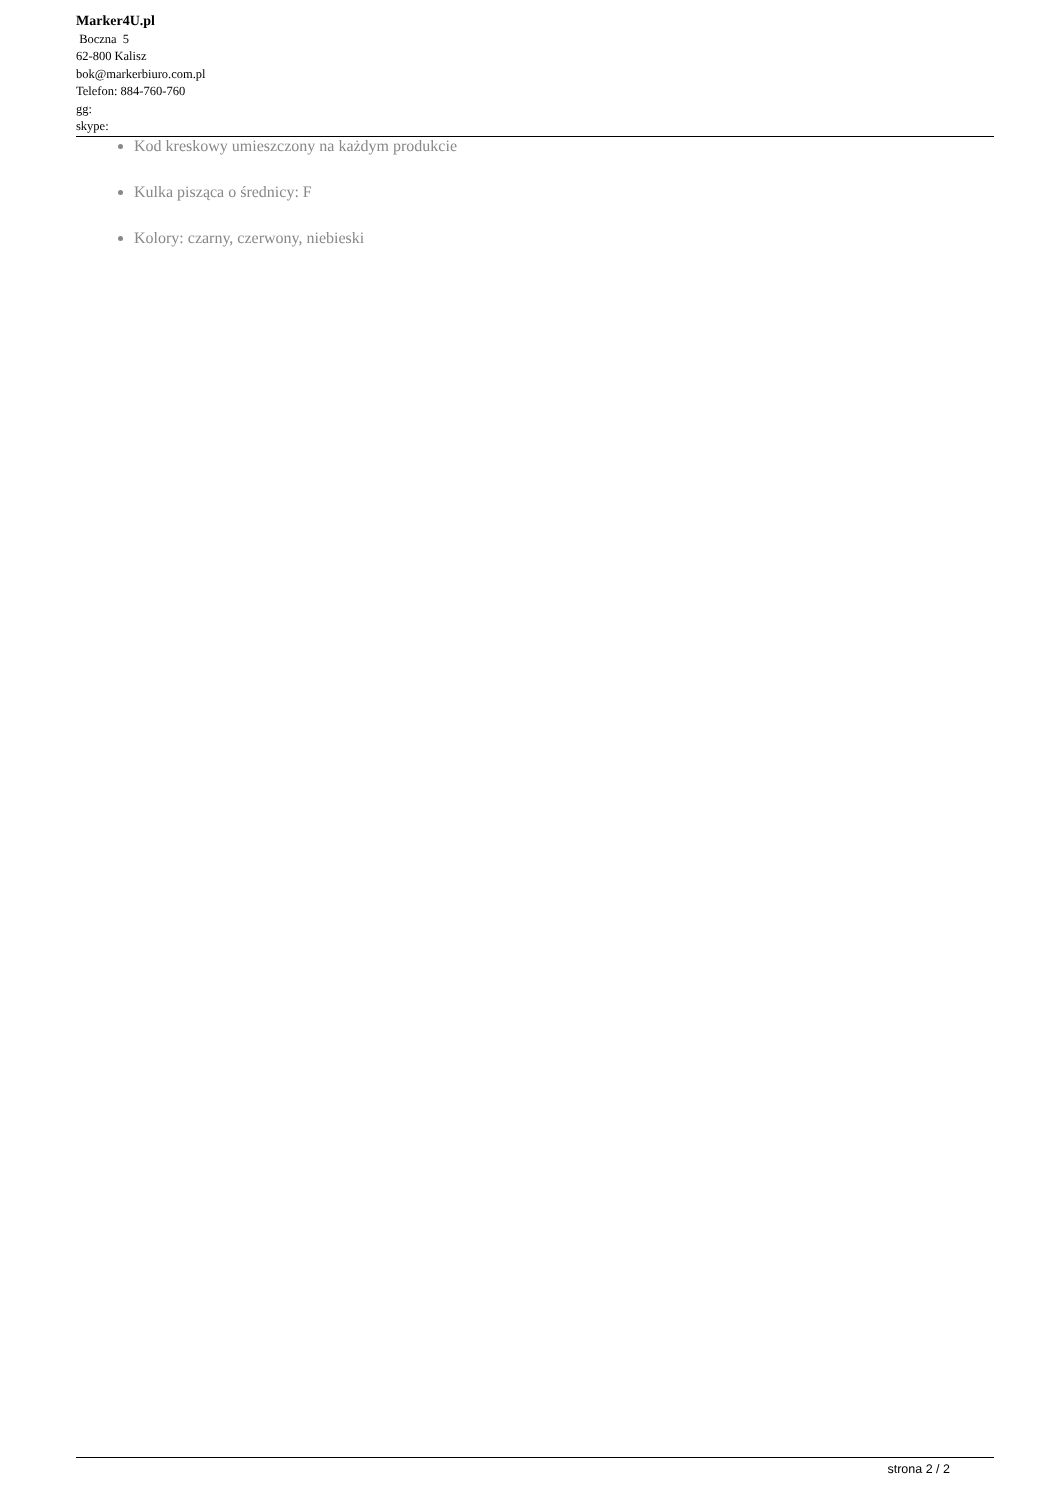Marker4U.pl
Boczna 5
62-800 Kalisz
bok@markerbiuro.com.pl
Telefon: 884-760-760
gg:
skype:
Kod kreskowy umieszczony na każdym produkcie
Kulka pisząca o średnicy: F
Kolory: czarny, czerwony, niebieski
strona 2 / 2